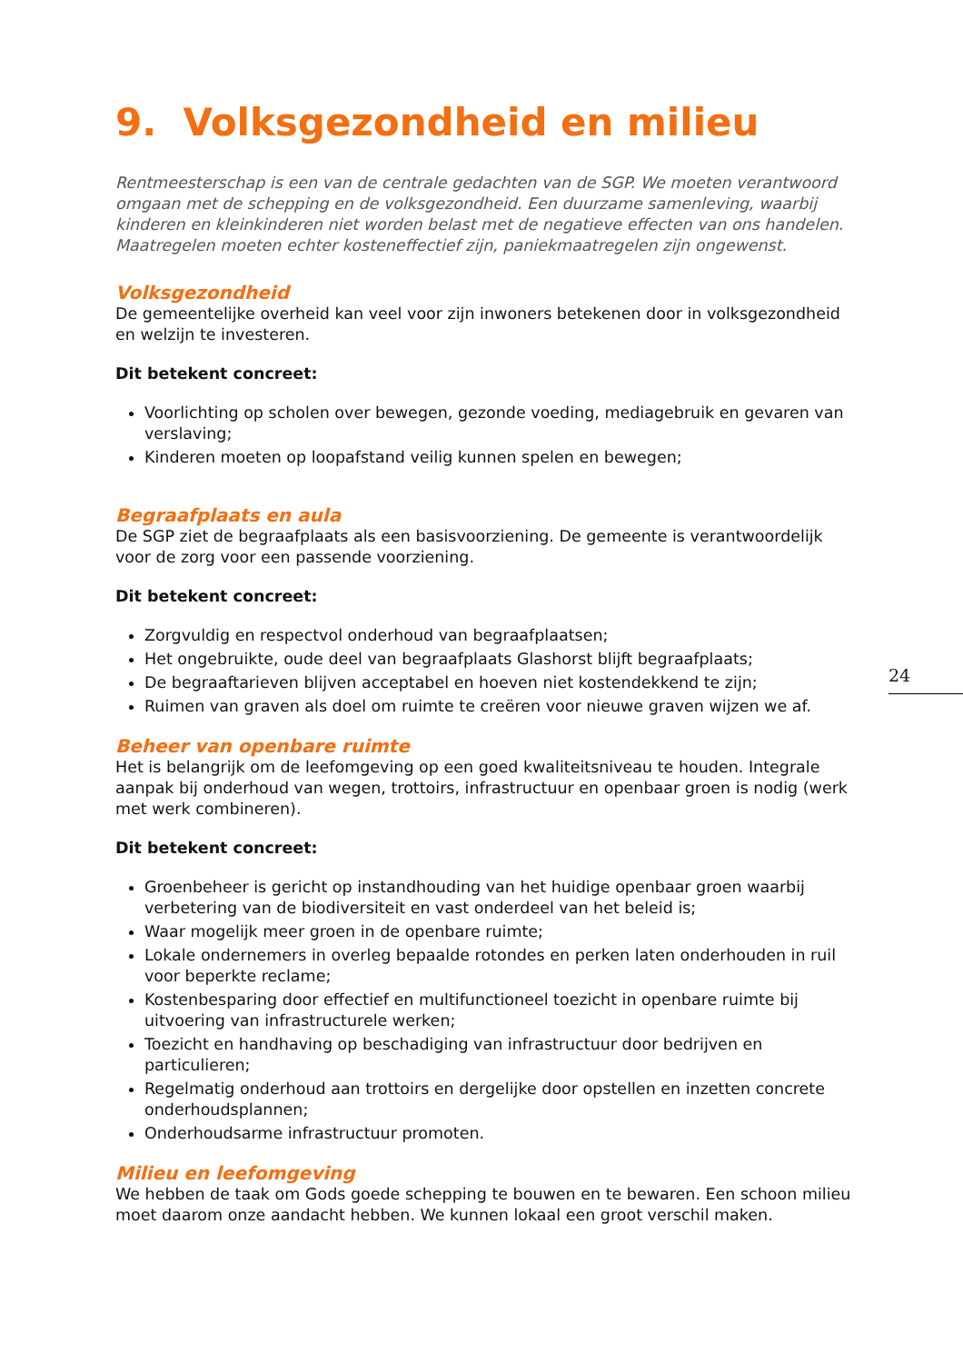9. Volksgezondheid en milieu
Rentmeesterschap is een van de centrale gedachten van de SGP. We moeten verantwoord omgaan met de schepping en de volksgezondheid. Een duurzame samenleving, waarbij kinderen en kleinkinderen niet worden belast met de negatieve effecten van ons handelen. Maatregelen moeten echter kosteneffectief zijn, paniekmaatregelen zijn ongewenst.
Volksgezondheid
De gemeentelijke overheid kan veel voor zijn inwoners betekenen door in volksgezondheid en welzijn te investeren.
Dit betekent concreet:
Voorlichting op scholen over bewegen, gezonde voeding, mediagebruik en gevaren van verslaving;
Kinderen moeten op loopafstand veilig kunnen spelen en bewegen;
Begraafplaats en aula
De SGP ziet de begraafplaats als een basisvoorziening. De gemeente is verantwoordelijk voor de zorg voor een passende voorziening.
Dit betekent concreet:
Zorgvuldig en respectvol onderhoud van begraafplaatsen;
Het ongebruikte, oude deel van begraafplaats Glashorst blijft begraafplaats;
De begraaftarieven blijven acceptabel en hoeven niet kostendekkend te zijn;
Ruimen van graven als doel om ruimte te creëren voor nieuwe graven wijzen we af.
Beheer van openbare ruimte
Het is belangrijk om de leefomgeving op een goed kwaliteitsniveau te houden. Integrale aanpak bij onderhoud van wegen, trottoirs, infrastructuur en openbaar groen is nodig (werk met werk combineren).
Dit betekent concreet:
Groenbeheer is gericht op instandhouding van het huidige openbaar groen waarbij verbetering van de biodiversiteit en vast onderdeel van het beleid is;
Waar mogelijk meer groen in de openbare ruimte;
Lokale ondernemers in overleg bepaalde rotondes en perken laten onderhouden in ruil voor beperkte reclame;
Kostenbesparing door effectief en multifunctioneel toezicht in openbare ruimte bij uitvoering van infrastructurele werken;
Toezicht en handhaving op beschadiging van infrastructuur door bedrijven en particulieren;
Regelmatig onderhoud aan trottoirs en dergelijke door opstellen en inzetten concrete onderhoudsplannen;
Onderhoudsarme infrastructuur promoten.
Milieu en leefomgeving
We hebben de taak om Gods goede schepping te bouwen en te bewaren. Een schoon milieu moet daarom onze aandacht hebben. We kunnen lokaal een groot verschil maken.
24